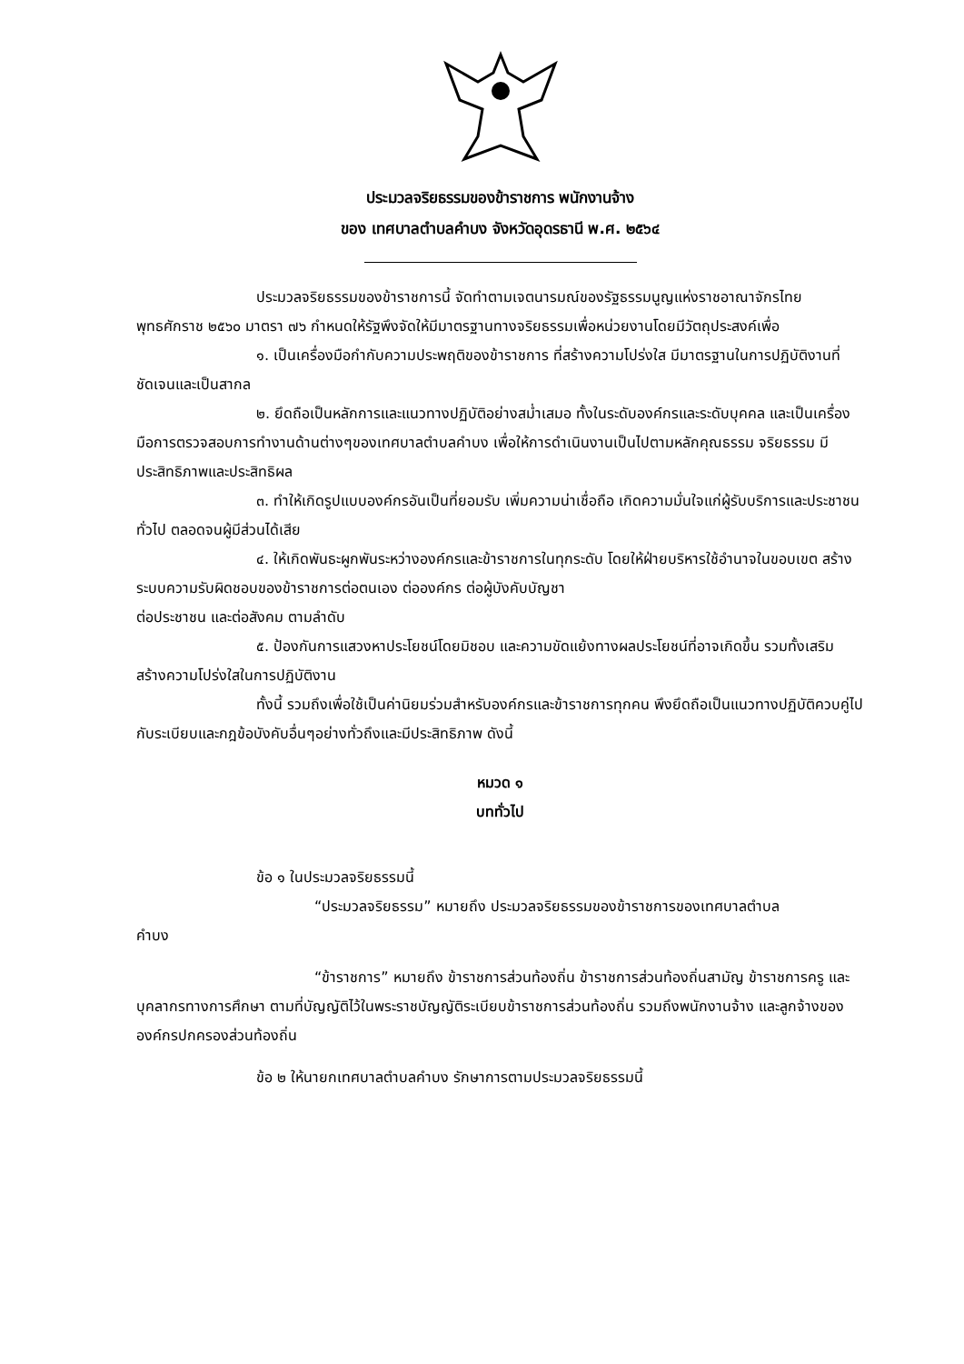ประมวลจริยธรรมของข้าราชการ พนักงานจ้าง
ของ เทศบาลตำบลคำบง จังหวัดอุดรธานี พ.ศ. ๒๕๖๔
ประมวลจริยธรรมของข้าราชการนี้ จัดทำตามเจตนารมณ์ของรัฐธรรมนูญแห่งราชอาณาจักรไทย พุทธศักราช ๒๕๖๐ มาตรา ๗๖ กำหนดให้รัฐพึงจัดให้มีมาตรฐานทางจริยธรรมเพื่อหน่วยงานโดยมีวัตถุประสงค์เพื่อ
๑. เป็นเครื่องมือกำกับความประพฤติของข้าราชการ ที่สร้างความโปร่งใส มีมาตรฐานในการปฏิบัติงานที่ชัดเจนและเป็นสากล
๒. ยึดถือเป็นหลักการและแนวทางปฏิบัติอย่างสม่ำเสมอ ทั้งในระดับองค์กรและระดับบุคคล และเป็นเครื่องมือการตรวจสอบการทำงานด้านต่างๆของเทศบาลตำบลคำบง เพื่อให้การดำเนินงานเป็นไปตามหลักคุณธรรม จริยธรรม มีประสิทธิภาพและประสิทธิผล
๓. ทำให้เกิดรูปแบบองค์กรอันเป็นที่ยอมรับ เพิ่มความน่าเชื่อถือ เกิดความมั่นใจแก่ผู้รับบริการและประชาชนทั่วไป ตลอดจนผู้มีส่วนได้เสีย
๔. ให้เกิดพันธะผูกพันระหว่างองค์กรและข้าราชการในทุกระดับ โดยให้ฝ่ายบริหารใช้อำนาจในขอบเขต สร้างระบบความรับผิดชอบของข้าราชการต่อตนเอง ต่อองค์กร ต่อผู้บังคับบัญชา
ต่อประชาชน และต่อสังคม ตามลำดับ
๕. ป้องกันการแสวงหาประโยชน์โดยมิชอบ และความขัดแย้งทางผลประโยชน์ที่อาจเกิดขึ้น รวมทั้งเสริมสร้างความโปร่งใสในการปฏิบัติงาน
ทั้งนี้ รวมถึงเพื่อใช้เป็นค่านิยมร่วมสำหรับองค์กรและข้าราชการทุกคน พึงยึดถือเป็นแนวทางปฏิบัติควบคู่ไปกับระเบียบและกฎข้อบังคับอื่นๆอย่างทั่วถึงและมีประสิทธิภาพ ดังนี้
หมวด ๑
บททั่วไป
ข้อ ๑ ในประมวลจริยธรรมนี้
“ประมวลจริยธรรม” หมายถึง ประมวลจริยธรรมของข้าราชการของเทศบาลตำบล
คำบง
“ข้าราชการ” หมายถึง ข้าราชการส่วนท้องถิ่น ข้าราชการส่วนท้องถิ่นสามัญ ข้าราชการครู และบุคลากรทางการศึกษา ตามที่บัญญัติไว้ในพระราชบัญญัติระเบียบข้าราชการส่วนท้องถิ่น รวมถึงพนักงานจ้าง และลูกจ้างขององค์กรปกครองส่วนท้องถิ่น
ข้อ ๒ ให้นายกเทศบาลตำบลคำบง รักษาการตามประมวลจริยธรรมนี้